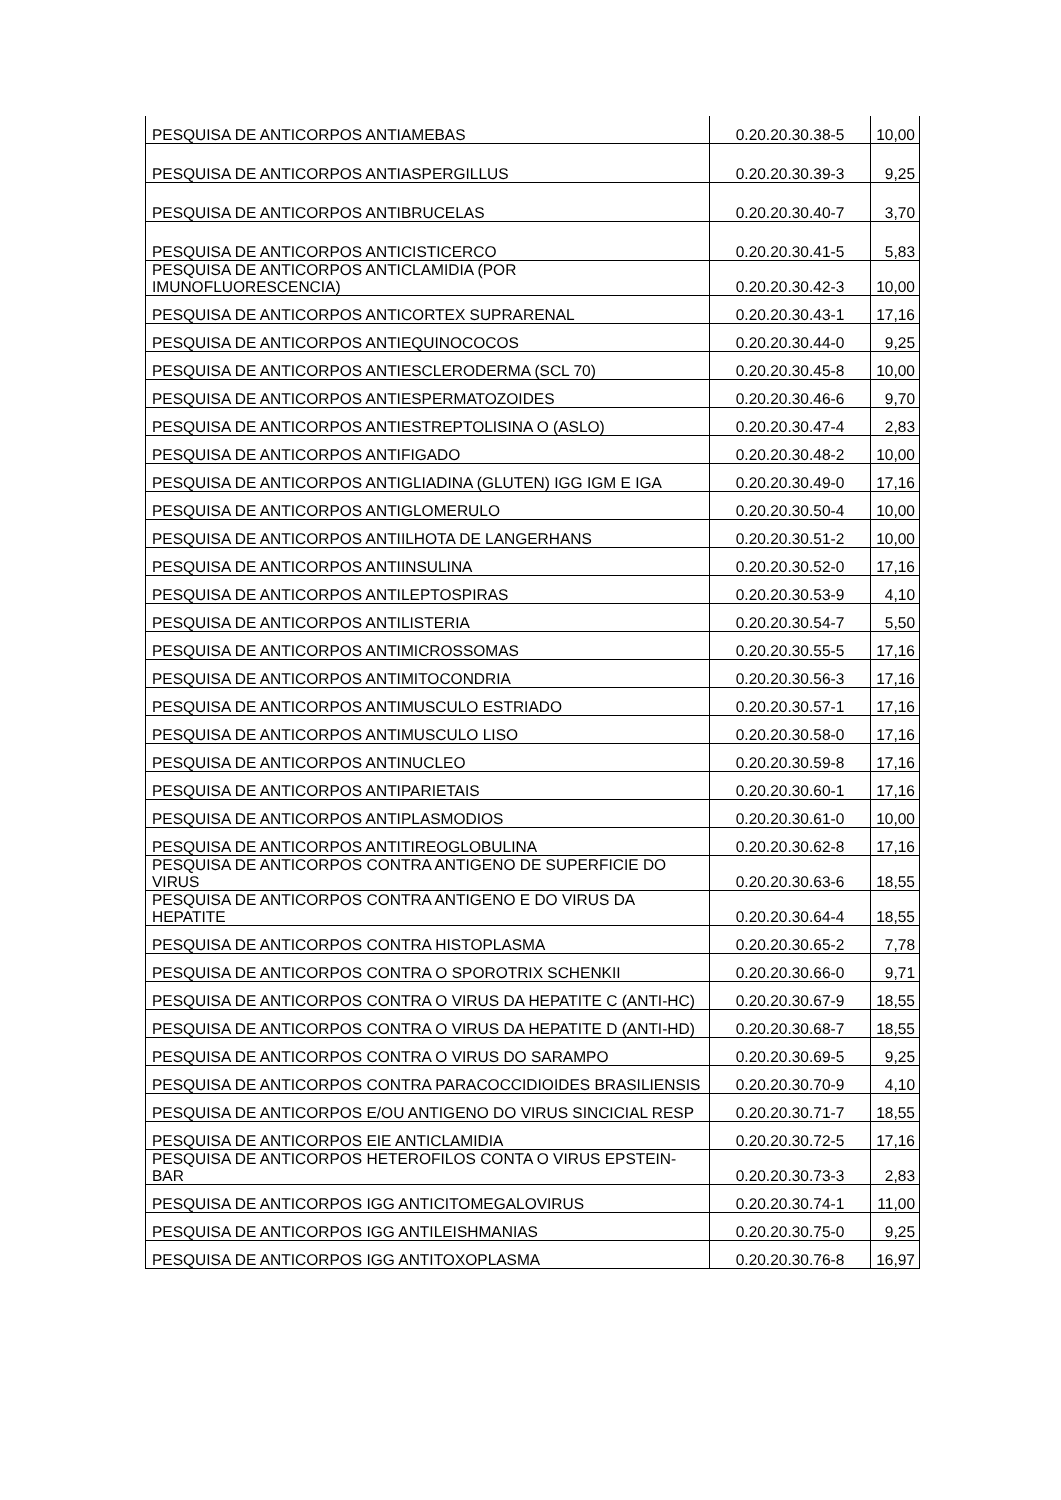| PESQUISA DE ANTICORPOS ANTIAMEBAS | 0.20.20.30.38-5 | 10,00 |
| PESQUISA DE ANTICORPOS ANTIASPERGILLUS | 0.20.20.30.39-3 | 9,25 |
| PESQUISA DE ANTICORPOS ANTIBRUCELAS | 0.20.20.30.40-7 | 3,70 |
| PESQUISA DE ANTICORPOS ANTICISTICERCO | 0.20.20.30.41-5 | 5,83 |
| PESQUISA DE ANTICORPOS ANTICLAMIDIA (POR IMUNOFLUORESCENCIA) | 0.20.20.30.42-3 | 10,00 |
| PESQUISA DE ANTICORPOS ANTICORTEX SUPRARENAL | 0.20.20.30.43-1 | 17,16 |
| PESQUISA DE ANTICORPOS ANTIEQUINOCOCOS | 0.20.20.30.44-0 | 9,25 |
| PESQUISA DE ANTICORPOS ANTIESCLERODERMA (SCL 70) | 0.20.20.30.45-8 | 10,00 |
| PESQUISA DE ANTICORPOS ANTIESPERMATOZOIDES | 0.20.20.30.46-6 | 9,70 |
| PESQUISA DE ANTICORPOS ANTIESTREPTOLISINA O (ASLO) | 0.20.20.30.47-4 | 2,83 |
| PESQUISA DE ANTICORPOS ANTIFIGADO | 0.20.20.30.48-2 | 10,00 |
| PESQUISA DE ANTICORPOS ANTIGLIADINA (GLUTEN) IGG IGM E IGA | 0.20.20.30.49-0 | 17,16 |
| PESQUISA DE ANTICORPOS ANTIGLOMERULO | 0.20.20.30.50-4 | 10,00 |
| PESQUISA DE ANTICORPOS ANTIILHOTA DE LANGERHANS | 0.20.20.30.51-2 | 10,00 |
| PESQUISA DE ANTICORPOS ANTIINSULINA | 0.20.20.30.52-0 | 17,16 |
| PESQUISA DE ANTICORPOS ANTILEPTOSPIRAS | 0.20.20.30.53-9 | 4,10 |
| PESQUISA DE ANTICORPOS ANTILISTERIA | 0.20.20.30.54-7 | 5,50 |
| PESQUISA DE ANTICORPOS ANTIMICROSSOMAS | 0.20.20.30.55-5 | 17,16 |
| PESQUISA DE ANTICORPOS ANTIMITOCONDRIA | 0.20.20.30.56-3 | 17,16 |
| PESQUISA DE ANTICORPOS ANTIMUSCULO ESTRIADO | 0.20.20.30.57-1 | 17,16 |
| PESQUISA DE ANTICORPOS ANTIMUSCULO LISO | 0.20.20.30.58-0 | 17,16 |
| PESQUISA DE ANTICORPOS ANTINUCLEO | 0.20.20.30.59-8 | 17,16 |
| PESQUISA DE ANTICORPOS ANTIPARIETAIS | 0.20.20.30.60-1 | 17,16 |
| PESQUISA DE ANTICORPOS ANTIPLASMODIOS | 0.20.20.30.61-0 | 10,00 |
| PESQUISA DE ANTICORPOS ANTITIREOGLOBULINA | 0.20.20.30.62-8 | 17,16 |
| PESQUISA DE ANTICORPOS CONTRA ANTIGENO DE SUPERFICIE DO VIRUS | 0.20.20.30.63-6 | 18,55 |
| PESQUISA DE ANTICORPOS CONTRA ANTIGENO E DO VIRUS DA HEPATITE | 0.20.20.30.64-4 | 18,55 |
| PESQUISA DE ANTICORPOS CONTRA HISTOPLASMA | 0.20.20.30.65-2 | 7,78 |
| PESQUISA DE ANTICORPOS CONTRA O SPOROTRIX SCHENKII | 0.20.20.30.66-0 | 9,71 |
| PESQUISA DE ANTICORPOS CONTRA O VIRUS DA HEPATITE C (ANTI-HC) | 0.20.20.30.67-9 | 18,55 |
| PESQUISA DE ANTICORPOS CONTRA O VIRUS DA HEPATITE D (ANTI-HD) | 0.20.20.30.68-7 | 18,55 |
| PESQUISA DE ANTICORPOS CONTRA O VIRUS DO SARAMPO | 0.20.20.30.69-5 | 9,25 |
| PESQUISA DE ANTICORPOS CONTRA PARACOCCIDIOIDES BRASILIENSIS | 0.20.20.30.70-9 | 4,10 |
| PESQUISA DE ANTICORPOS E/OU ANTIGENO DO VIRUS SINCICIAL RESP | 0.20.20.30.71-7 | 18,55 |
| PESQUISA DE ANTICORPOS EIE ANTICLAMIDIA | 0.20.20.30.72-5 | 17,16 |
| PESQUISA DE ANTICORPOS HETEROFILOS CONTA O VIRUS EPSTEIN-BAR | 0.20.20.30.73-3 | 2,83 |
| PESQUISA DE ANTICORPOS IGG ANTICITOMEGALOVIRUS | 0.20.20.30.74-1 | 11,00 |
| PESQUISA DE ANTICORPOS IGG ANTILEISHMANIAS | 0.20.20.30.75-0 | 9,25 |
| PESQUISA DE ANTICORPOS IGG ANTITOXOPLASMA | 0.20.20.30.76-8 | 16,97 |